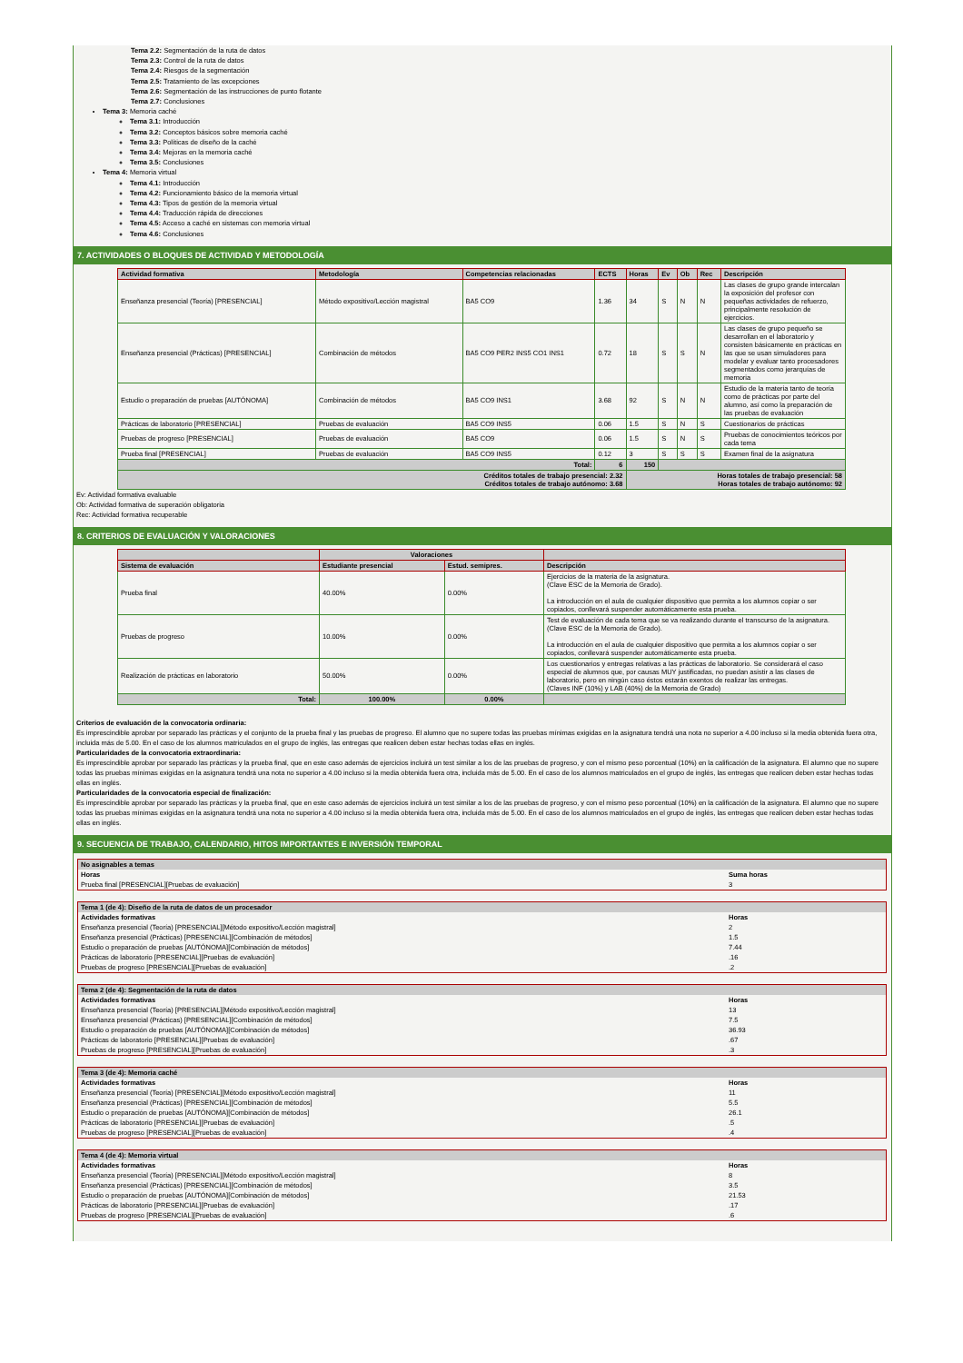Tema 2.2: Segmentación de la ruta de datos
Tema 2.3: Control de la ruta de datos
Tema 2.4: Riesgos de la segmentación
Tema 2.5: Tratamiento de las excepciones
Tema 2.6: Segmentación de las instrucciones de punto flotante
Tema 2.7: Conclusiones
Tema 3: Memoria caché
Tema 3.1: Introducción
Tema 3.2: Conceptos básicos sobre memoria caché
Tema 3.3: Políticas de diseño de la caché
Tema 3.4: Mejoras en la memoria caché
Tema 3.5: Conclusiones
Tema 4: Memoria virtual
Tema 4.1: Introducción
Tema 4.2: Funcionamiento básico de la memoria virtual
Tema 4.3: Tipos de gestión de la memoria virtual
Tema 4.4: Traducción rápida de direcciones
Tema 4.5: Acceso a caché en sistemas con memoria virtual
Tema 4.6: Conclusiones
7. ACTIVIDADES O BLOQUES DE ACTIVIDAD Y METODOLOGÍA
| Actividad formativa | Metodología | Competencias relacionadas | ECTS | Horas | Ev | Ob | Rec | Descripción |
| --- | --- | --- | --- | --- | --- | --- | --- | --- |
| Enseñanza presencial (Teoría) [PRESENCIAL] | Método expositivo/Lección magistral | BA5 CO9 | 1.36 | 34 | S | N | N | Las clases de grupo grande intercalan la exposición del profesor con pequeñas actividades de refuerzo, principalmente resolución de ejercicios. |
| Enseñanza presencial (Prácticas) [PRESENCIAL] | Combinación de métodos | BA5 CO9 PER2 INS5 CO1 INS1 | 0.72 | 18 | S | S | N | Las clases de grupo pequeño se desarrollan en el laboratorio y consisten básicamente en prácticas en las que se usan simuladores para modelar y evaluar tanto procesadores segmentados como jerarquías de memoria |
| Estudio o preparación de pruebas [AUTÓNOMA] | Combinación de métodos | BA5 CO9 INS1 | 3.68 | 92 | S | N | N | Estudio de la materia tanto de teoría como de prácticas por parte del alumno, así como la preparación de las pruebas de evaluación |
| Prácticas de laboratorio [PRESENCIAL] | Pruebas de evaluación | BA5 CO9 INS5 | 0.06 | 1.5 | S | N | S | Cuestionarios de prácticas |
| Pruebas de progreso [PRESENCIAL] | Pruebas de evaluación | BA5 CO9 | 0.06 | 1.5 | S | N | S | Pruebas de conocimientos teóricos por cada tema |
| Prueba final [PRESENCIAL] | Pruebas de evaluación | BA5 CO9 INS5 | 0.12 | 3 | S | S | S | Examen final de la asignatura |
| Total: | | | 6 | 150 | | | | |
| Créditos totales de trabajo presencial: 2.32 Créditos totales de trabajo autónomo: 3.68 | | | | Horas totales de trabajo presencial: 58 Horas totales de trabajo autónomo: 92 | | | | |
Ev: Actividad formativa evaluable
Ob: Actividad formativa de superación obligatoria
Rec: Actividad formativa recuperable
8. CRITERIOS DE EVALUACIÓN Y VALORACIONES
| | Valoraciones | | |
| --- | --- | --- | --- |
| Sistema de evaluación | Estudiante presencial | Estud. semipres. | Descripción |
| Prueba final | 40.00% | 0.00% | Ejercicios de la materia de la asignatura. (Clave ESC de la Memoria de Grado). La introducción en el aula de cualquier dispositivo que permita a los alumnos copiar o ser copiados, conllevará suspender automáticamente esta prueba. |
| Pruebas de progreso | 10.00% | 0.00% | Test de evaluación de cada tema que se va realizando durante el transcurso de la asignatura. (Clave ESC de la Memoria de Grado). La introducción en el aula de cualquier dispositivo que permita a los alumnos copiar o ser copiados, conllevará suspender automáticamente esta prueba. |
| Realización de prácticas en laboratorio | 50.00% | 0.00% | Los cuestionarios y entregas relativas a las prácticas de laboratorio. Se considerará el caso especial de alumnos que, por causas MUY justificadas, no puedan asistir a las clases de laboratorio, pero en ningún caso éstos estarán exentos de realizar las entregas. (Claves INF (10%) y LAB (40%) de la Memoria de Grado) |
| Total: | 100.00% | 0.00% | |
Criterios de evaluación de la convocatoria ordinaria:
Es imprescindible aprobar por separado las prácticas y el conjunto de la prueba final y las pruebas de progreso. El alumno que no supere todas las pruebas mínimas exigidas en la asignatura tendrá una nota no superior a 4.00 incluso si la media obtenida fuera otra, incluida más de 5.00. En el caso de los alumnos matriculados en el grupo de inglés, las entregas que realicen deben estar hechas todas ellas en inglés.
Particularidades de la convocatoria extraordinaria:
Es imprescindible aprobar por separado las prácticas y la prueba final, que en este caso además de ejercicios incluirá un test similar a los de las pruebas de progreso, y con el mismo peso porcentual (10%) en la calificación de la asignatura. El alumno que no supere todas las pruebas mínimas exigidas en la asignatura tendrá una nota no superior a 4.00 incluso si la media obtenida fuera otra, incluida más de 5.00. En el caso de los alumnos matriculados en el grupo de inglés, las entregas que realicen deben estar hechas todas ellas en inglés.
Particularidades de la convocatoria especial de finalización:
Es imprescindible aprobar por separado las prácticas y la prueba final, que en este caso además de ejercicios incluirá un test similar a los de las pruebas de progreso, y con el mismo peso porcentual (10%) en la calificación de la asignatura. El alumno que no supere todas las pruebas mínimas exigidas en la asignatura tendrá una nota no superior a 4.00 incluso si la media obtenida fuera otra, incluida más de 5.00. En el caso de los alumnos matriculados en el grupo de inglés, las entregas que realicen deben estar hechas todas ellas en inglés.
9. SECUENCIA DE TRABAJO, CALENDARIO, HITOS IMPORTANTES E INVERSIÓN TEMPORAL
| No asignables a temas | |
| Horas | Suma horas |
| Prueba final [PRESENCIAL][Pruebas de evaluación] | 3 |
| Tema 1 (de 4): Diseño de la ruta de datos de un procesador | |
| Actividades formativas | Horas |
| Enseñanza presencial (Teoría) [PRESENCIAL][Método expositivo/Lección magistral] | 2 |
| Enseñanza presencial (Prácticas) [PRESENCIAL][Combinación de métodos] | 1.5 |
| Estudio o preparación de pruebas [AUTÓNOMA][Combinación de métodos] | 7.44 |
| Prácticas de laboratorio [PRESENCIAL][Pruebas de evaluación] | .16 |
| Pruebas de progreso [PRESENCIAL][Pruebas de evaluación] | .2 |
| Tema 2 (de 4): Segmentación de la ruta de datos | |
| Actividades formativas | Horas |
| Enseñanza presencial (Teoría) [PRESENCIAL][Método expositivo/Lección magistral] | 13 |
| Enseñanza presencial (Prácticas) [PRESENCIAL][Combinación de métodos] | 7.5 |
| Estudio o preparación de pruebas [AUTÓNOMA][Combinación de métodos] | 36.93 |
| Prácticas de laboratorio [PRESENCIAL][Pruebas de evaluación] | .67 |
| Pruebas de progreso [PRESENCIAL][Pruebas de evaluación] | .3 |
| Tema 3 (de 4): Memoria caché | |
| Actividades formativas | Horas |
| Enseñanza presencial (Teoría) [PRESENCIAL][Método expositivo/Lección magistral] | 11 |
| Enseñanza presencial (Prácticas) [PRESENCIAL][Combinación de métodos] | 5.5 |
| Estudio o preparación de pruebas [AUTÓNOMA][Combinación de métodos] | 26.1 |
| Prácticas de laboratorio [PRESENCIAL][Pruebas de evaluación] | .5 |
| Pruebas de progreso [PRESENCIAL][Pruebas de evaluación] | .4 |
| Tema 4 (de 4): Memoria virtual | |
| Actividades formativas | Horas |
| Enseñanza presencial (Teoría) [PRESENCIAL][Método expositivo/Lección magistral] | 8 |
| Enseñanza presencial (Prácticas) [PRESENCIAL][Combinación de métodos] | 3.5 |
| Estudio o preparación de pruebas [AUTÓNOMA][Combinación de métodos] | 21.53 |
| Prácticas de laboratorio [PRESENCIAL][Pruebas de evaluación] | .17 |
| Pruebas de progreso [PRESENCIAL][Pruebas de evaluación] | .6 |